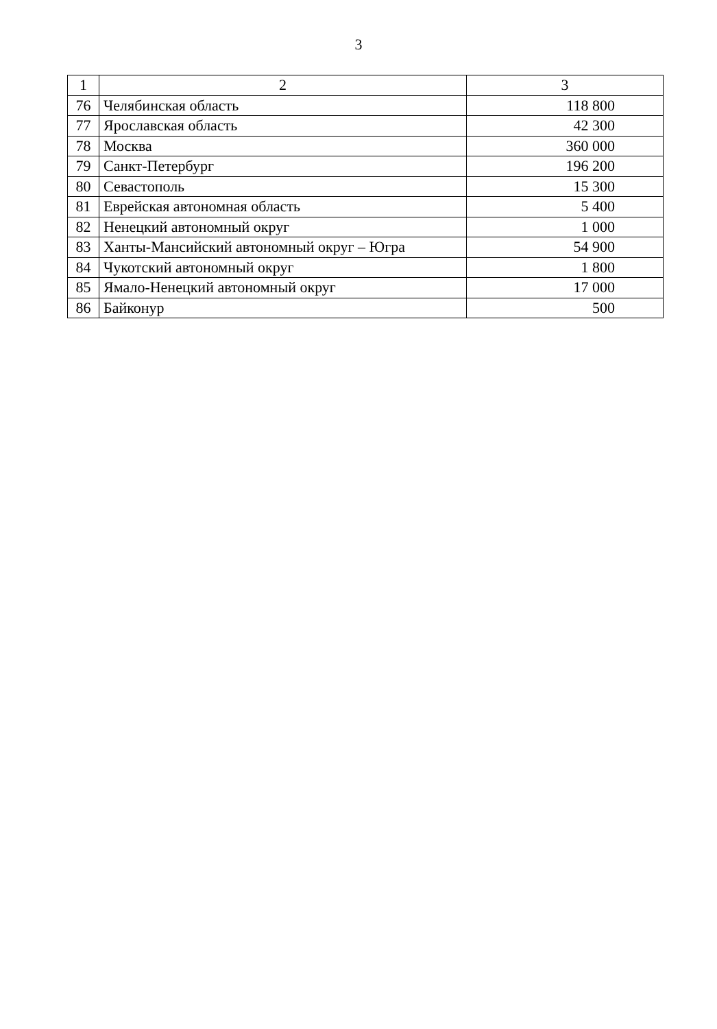3
| 1 | 2 | 3 |
| --- | --- | --- |
| 76 | Челябинская область | 118 800 |
| 77 | Ярославская область | 42 300 |
| 78 | Москва | 360 000 |
| 79 | Санкт-Петербург | 196 200 |
| 80 | Севастополь | 15 300 |
| 81 | Еврейская автономная область | 5 400 |
| 82 | Ненецкий автономный округ | 1 000 |
| 83 | Ханты-Мансийский автономный округ – Югра | 54 900 |
| 84 | Чукотский автономный округ | 1 800 |
| 85 | Ямало-Ненецкий автономный округ | 17 000 |
| 86 | Байконур | 500 |